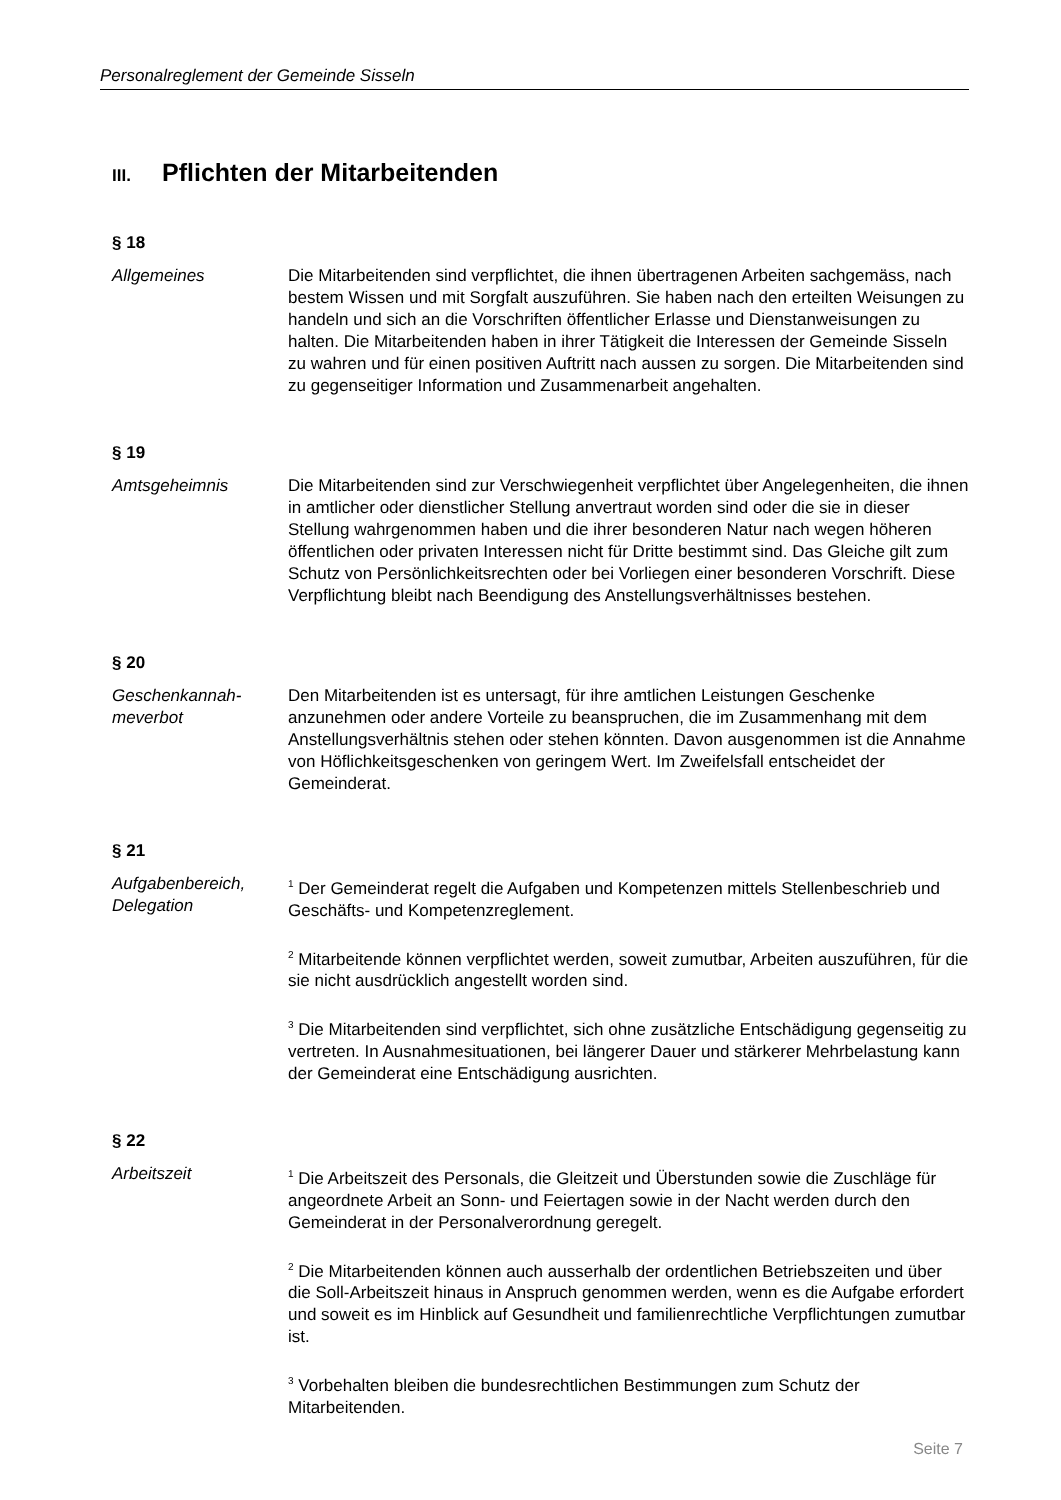Personalreglement der Gemeinde Sisseln
III. Pflichten der Mitarbeitenden
§ 18
Allgemeines Die Mitarbeitenden sind verpflichtet, die ihnen übertragenen Arbeiten sachgemäss, nach bestem Wissen und mit Sorgfalt auszuführen. Sie haben nach den erteilten Weisungen zu handeln und sich an die Vorschriften öffentlicher Erlasse und Dienstanweisungen zu halten. Die Mitarbeitenden haben in ihrer Tätigkeit die Interessen der Gemeinde Sisseln zu wahren und für einen positiven Auftritt nach aussen zu sorgen. Die Mitarbeitenden sind zu gegenseitiger Information und Zusammenarbeit angehalten.
§ 19
Amtsgeheimnis Die Mitarbeitenden sind zur Verschwiegenheit verpflichtet über Angelegenheiten, die ihnen in amtlicher oder dienstlicher Stellung anvertraut worden sind oder die sie in dieser Stellung wahrgenommen haben und die ihrer besonderen Natur nach wegen höheren öffentlichen oder privaten Interessen nicht für Dritte bestimmt sind. Das Gleiche gilt zum Schutz von Persönlichkeitsrechten oder bei Vorliegen einer besonderen Vorschrift. Diese Verpflichtung bleibt nach Beendigung des Anstellungsverhältnisses bestehen.
§ 20
Geschenkannah-
meverbot
Den Mitarbeitenden ist es untersagt, für ihre amtlichen Leistungen Geschenke anzunehmen oder andere Vorteile zu beanspruchen, die im Zusammenhang mit dem Anstellungsverhältnis stehen oder stehen könnten. Davon ausgenommen ist die Annahme von Höflichkeitsgeschenken von geringem Wert. Im Zweifelsfall entscheidet der Gemeinderat.
§ 21
Aufgabenbereich,
Delegation
<sup>1</sup> Der Gemeinderat regelt die Aufgaben und Kompetenzen mittels Stellenbeschrieb und Geschäfts- und Kompetenzreglement.
<sup>2</sup> Mitarbeitende können verpflichtet werden, soweit zumutbar, Arbeiten auszuführen, für die sie nicht ausdrücklich angestellt worden sind.
<sup>3</sup> Die Mitarbeitenden sind verpflichtet, sich ohne zusätzliche Entschädigung gegenseitig zu vertreten. In Ausnahmesituationen, bei längerer Dauer und stärkerer Mehrbelastung kann der Gemeinderat eine Entschädigung ausrichten.
§ 22
Arbeitszeit
<sup>1</sup> Die Arbeitszeit des Personals, die Gleitzeit und Überstunden sowie die Zuschläge für angeordnete Arbeit an Sonn- und Feiertagen sowie in der Nacht werden durch den Gemeinderat in der Personalverordnung geregelt.
<sup>2</sup> Die Mitarbeitenden können auch ausserhalb der ordentlichen Betriebszeiten und über die Soll-Arbeitszeit hinaus in Anspruch genommen werden, wenn es die Aufgabe erfordert und soweit es im Hinblick auf Gesundheit und familienrechtliche Verpflichtungen zumutbar ist.
<sup>3</sup> Vorbehalten bleiben die bundesrechtlichen Bestimmungen zum Schutz der Mitarbeitenden.
Seite 7